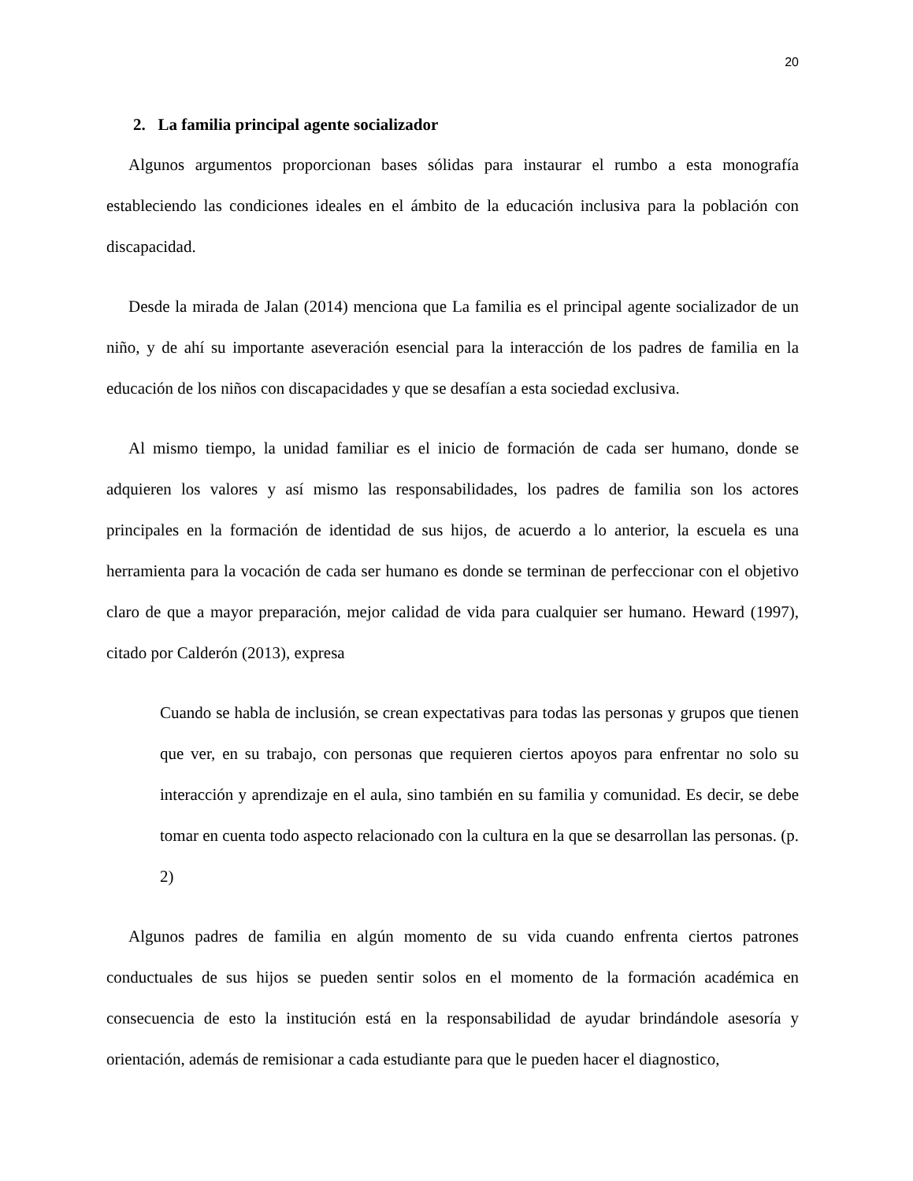20
2. La familia principal agente socializador
Algunos argumentos proporcionan bases sólidas para instaurar el rumbo a esta monografía estableciendo las condiciones ideales en el ámbito de la educación inclusiva para la población con discapacidad.
Desde la mirada de Jalan (2014) menciona que La familia es el principal agente socializador de un niño, y de ahí su importante aseveración esencial para la interacción de los padres de familia en la educación de los niños con discapacidades y que se desafían a esta sociedad exclusiva.
Al mismo tiempo, la unidad familiar es el inicio de formación de cada ser humano, donde se adquieren los valores y así mismo las responsabilidades, los padres de familia son los actores principales en la formación de identidad de sus hijos, de acuerdo a lo anterior, la escuela es una herramienta para la vocación de cada ser humano es donde se terminan de perfeccionar con el objetivo claro de que a mayor preparación, mejor calidad de vida para cualquier ser humano. Heward (1997), citado por Calderón (2013), expresa
Cuando se habla de inclusión, se crean expectativas para todas las personas y grupos que tienen que ver, en su trabajo, con personas que requieren ciertos apoyos para enfrentar no solo su interacción y aprendizaje en el aula, sino también en su familia y comunidad. Es decir, se debe tomar en cuenta todo aspecto relacionado con la cultura en la que se desarrollan las personas. (p. 2)
Algunos padres de familia en algún momento de su vida cuando enfrenta ciertos patrones conductuales de sus hijos se pueden sentir solos en el momento de la formación académica en consecuencia de esto la institución está en la responsabilidad de ayudar brindándole asesoría y orientación, además de remisionar a cada estudiante para que le pueden hacer el diagnostico,